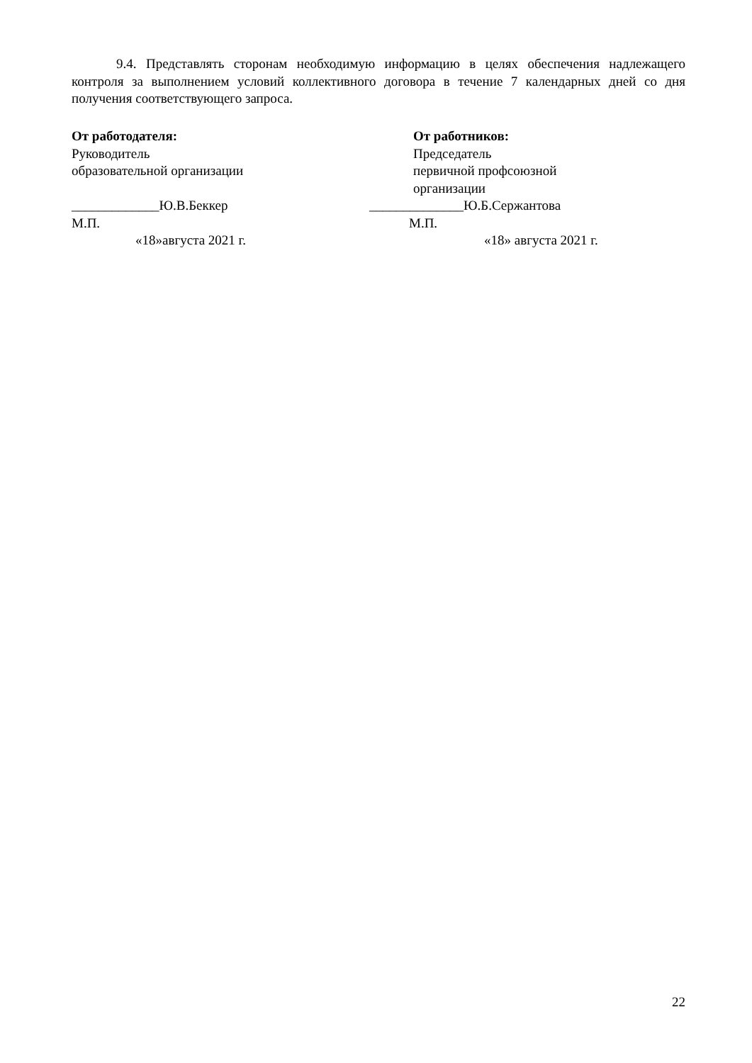9.4. Представлять сторонам необходимую информацию в целях обеспечения надлежащего контроля за выполнением условий коллективного договора в течение 7 календарных дней со дня получения соответствующего запроса.
От работодателя:
Руководитель
образовательной организации
От работников:
Председатель
первичной профсоюзной
организации
_____________Ю.В.Беккер ______________Ю.Б.Сержантова
М.П. М.П.
«18»августа 2021 г. «18» августа 2021 г.
22